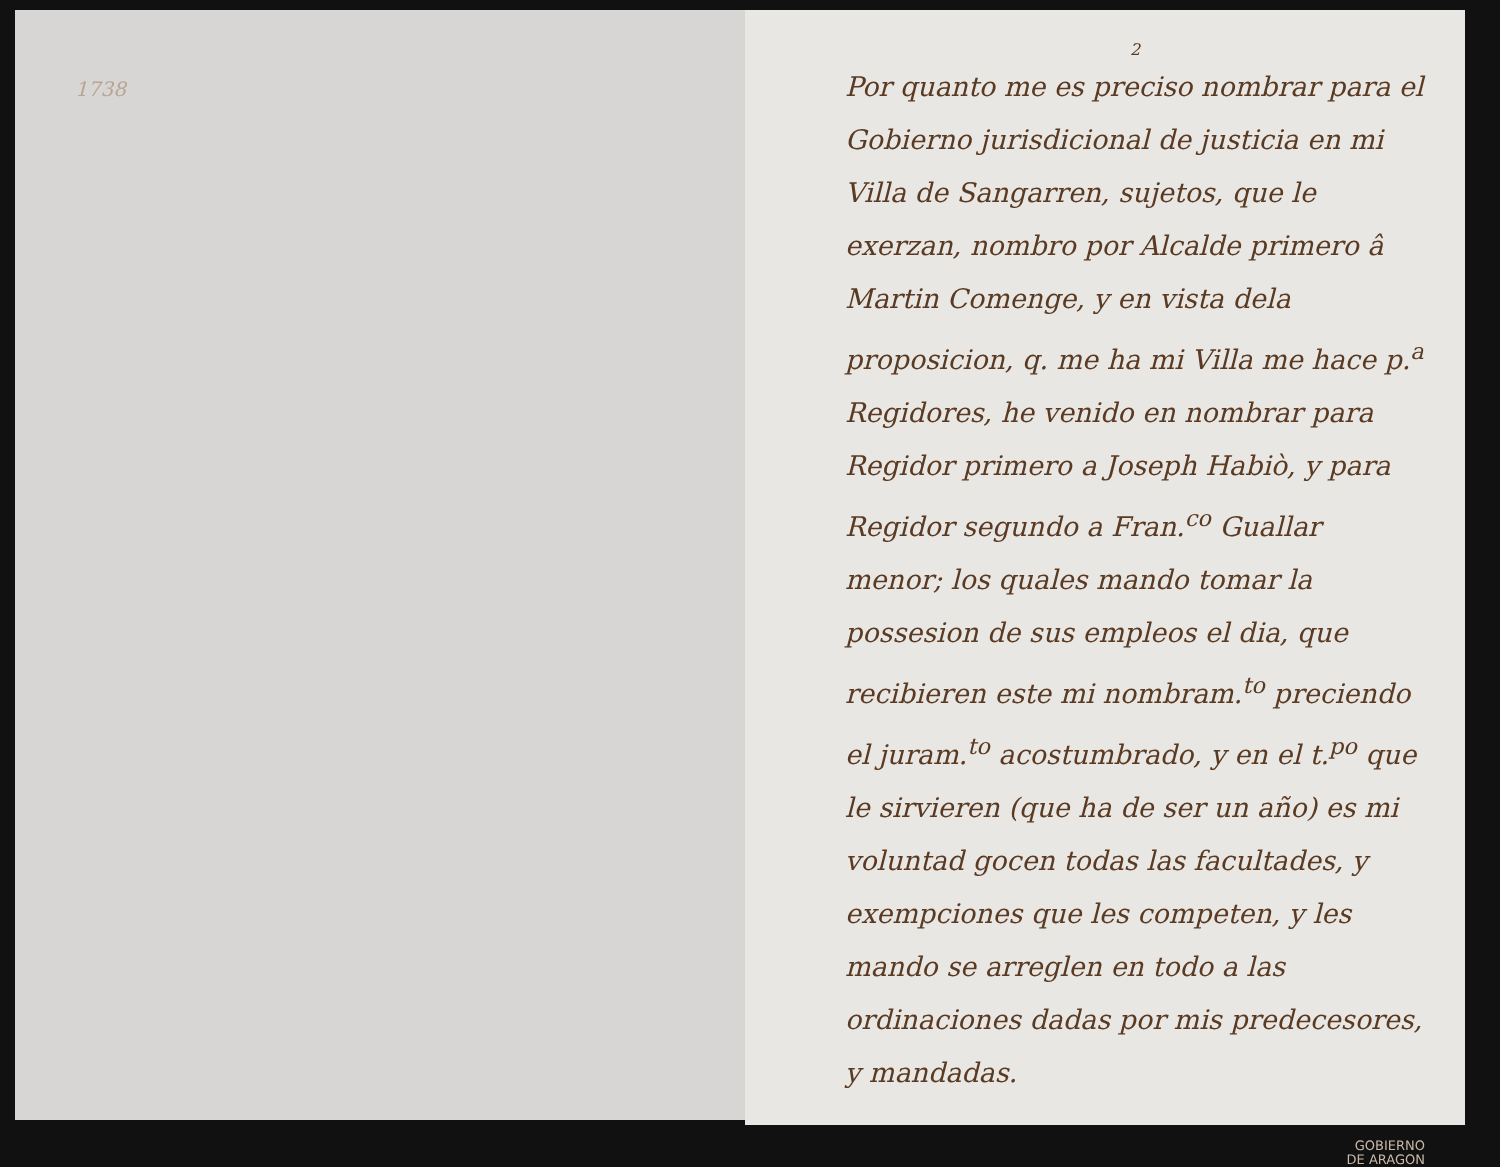1738
2
Por quanto me es preciso nombrar para el Gobierno jurisdicional de justicia en mi Villa de Sangarren, sujetos, que le exerzan, nombro por Alcalde primero â Martin Comenge, y en vista dela proposicion, q. me ha mi Villa me hace p.<sup>a</sup> Regidores, he venido en nombrar para Regidor primero a Joseph Habiò, y para Regidor segundo a Fran.<sup>co</sup> Guallar menor; los quales mando tomar la possesion de sus empleos el dia, que recibieren este mi nombram.<sup>to</sup> preciendo el juram.<sup>to</sup> acostumbrado, y en el t.<sup>po</sup> que le sirvieren (que ha de ser un año) es mi voluntad gocen todas las facultades, y exempciones que les competen, y les mando se arreglen en todo a las ordinaciones dadas por mis predecesores, y mandadas.
GOBIERNO
DE ARAGON